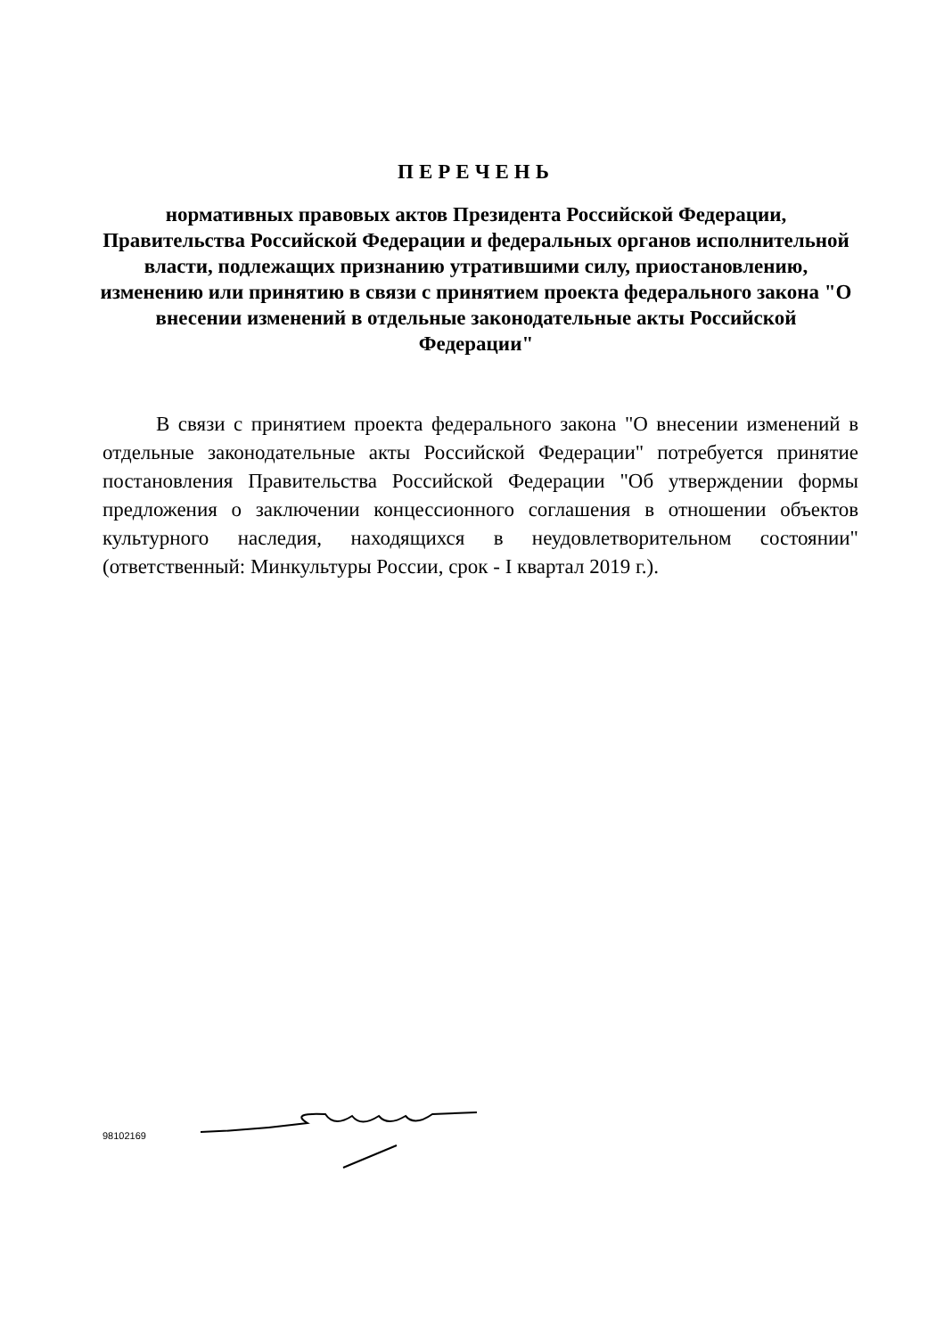ПЕРЕЧЕНЬ
нормативных правовых актов Президента Российской Федерации, Правительства Российской Федерации и федеральных органов исполнительной власти, подлежащих признанию утратившими силу, приостановлению, изменению или принятию в связи с принятием проекта федерального закона "О внесении изменений в отдельные законодательные акты Российской Федерации"
В связи с принятием проекта федерального закона "О внесении изменений в отдельные законодательные акты Российской Федерации" потребуется принятие постановления Правительства Российской Федерации "Об утверждении формы предложения о заключении концессионного соглашения в отношении объектов культурного наследия, находящихся в неудовлетворительном состоянии" (ответственный: Минкультуры России, срок - I квартал 2019 г.).
98102169